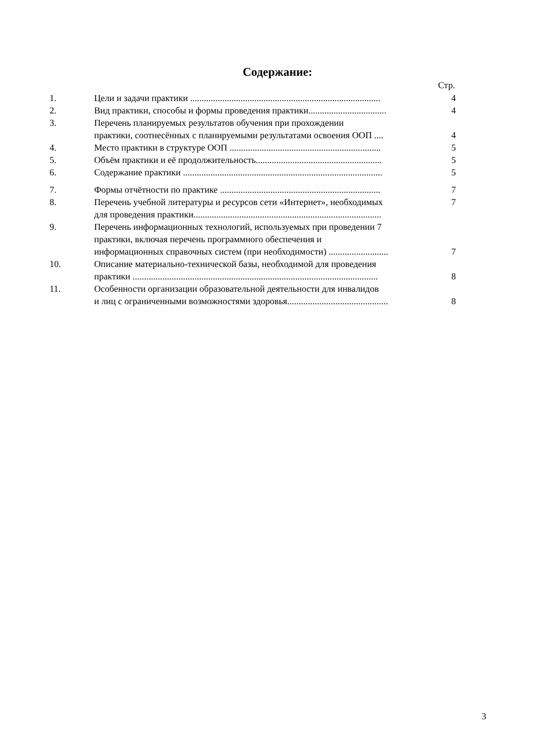Содержание:
Стр.
1. Цели и задачи практики ...................................................................................
4
2. Вид практики, способы и формы проведения практики..................................
4
3. Перечень планируемых результатов обучения при прохождении
практики, соотнесённых с планируемыми результатами освоения ООП ....
4
4. Место практики в структуре ООП ..................................................................
5
5. Объём практики и её продолжительность.......................................................
5
6. Содержание практики .......................................................................................
5
7. Формы отчётности по практике ......................................................................
7
8. Перечень учебной литературы и ресурсов сети «Интернет», необходимых
для проведения практики..................................................................................
7
9. Перечень информационных технологий, используемых при проведении 7
практики, включая перечень программного обеспечения и
информационных справочных систем (при необходимости) ..........................
7
10. Описание материально-технической базы, необходимой для проведения
практики ...........................................................................................................
8
11. Особенности организации образовательной деятельности для инвалидов
и лиц с ограниченными возможностями здоровья............................................
8
3